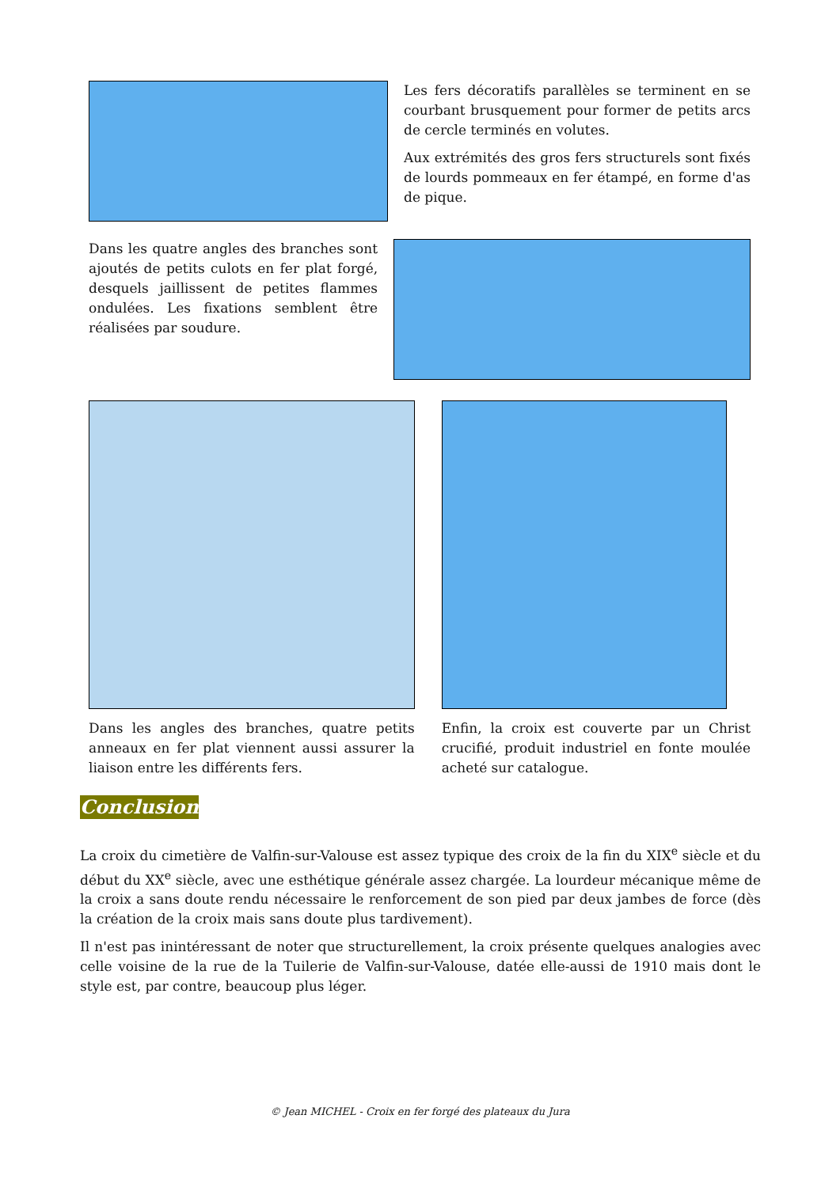Les fers décoratifs parallèles se terminent en se courbant brusquement pour former de petits arcs de cercle terminés en volutes.
Aux extrémités des gros fers structurels sont fixés de lourds pommeaux en fer étampé, en forme d'as de pique.
Dans les quatre angles des branches sont ajoutés de petits culots en fer plat forgé, desquels jaillissent de petites flammes ondulées. Les fixations semblent être réalisées par soudure.
Dans les angles des branches, quatre petits anneaux en fer plat viennent aussi assurer la liaison entre les différents fers.
Enfin, la croix est couverte par un Christ crucifié, produit industriel en fonte moulée acheté sur catalogue.
Conclusion
La croix du cimetière de Valfin-sur-Valouse est assez typique des croix de la fin du XIX<sup>e</sup> siècle et du début du XX<sup>e</sup> siècle, avec une esthétique générale assez chargée. La lourdeur mécanique même de la croix a sans doute rendu nécessaire le renforcement de son pied par deux jambes de force (dès la création de la croix mais sans doute plus tardivement).
Il n'est pas inintéressant de noter que structurellement, la croix présente quelques analogies avec celle voisine de la rue de la Tuilerie de Valfin-sur-Valouse, datée elle-aussi de 1910 mais dont le style est, par contre, beaucoup plus léger.
© Jean MICHEL - Croix en fer forgé des plateaux du Jura